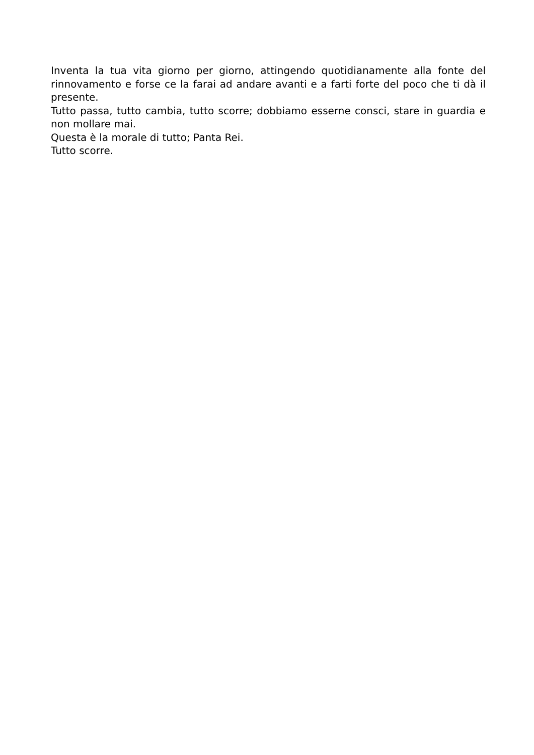Inventa la tua vita giorno per giorno, attingendo quotidianamente alla fonte del rinnovamento e forse ce la farai ad andare avanti e a farti forte del poco che ti dà il presente.
Tutto passa, tutto cambia, tutto scorre; dobbiamo esserne consci, stare in guardia e non mollare mai.
Questa è la morale di tutto; Panta Rei.
Tutto scorre.